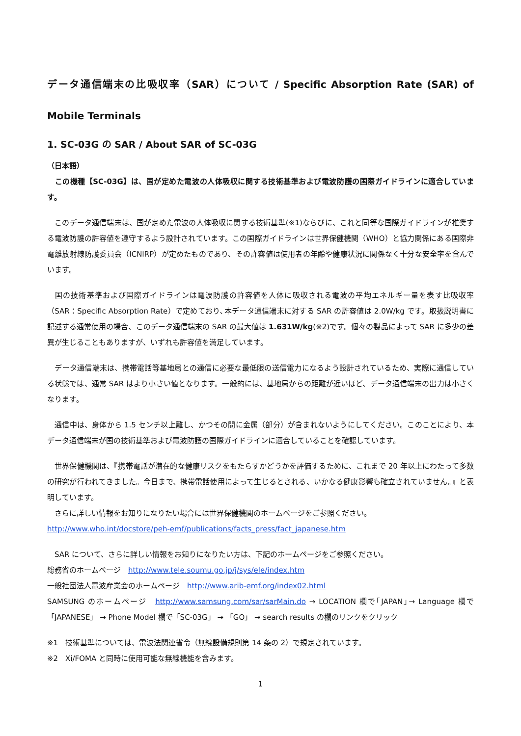データ通信端末の比吸収率（SAR）について / Specific Absorption Rate (SAR) of Mobile Terminals
1. SC-03G の SAR / About SAR of SC-03G
（日本語）
　この機種【SC-03G】は、国が定めた電波の人体吸収に関する技術基準および電波防護の国際ガイドラインに適合しています。
　このデータ通信端末は、国が定めた電波の人体吸収に関する技術基準(※1)ならびに、これと同等な国際ガイドラインが推奨する電波防護の許容値を遵守するよう設計されています。この国際ガイドラインは世界保健機関（WHO）と協力関係にある国際非電離放射線防護委員会（ICNIRP）が定めたものであり、その許容値は使用者の年齢や健康状況に関係なく十分な安全率を含んでいます。
　国の技術基準および国際ガイドラインは電波防護の許容値を人体に吸収される電波の平均エネルギー量を表す比吸収率（SAR：Specific Absorption Rate）で定めており､本データ通信端末に対する SAR の許容値は 2.0W/kg です。取扱説明書に記述する通常使用の場合、このデータ通信端末の SAR の最大値は 1.631W/kg(※2)です。個々の製品によって SAR に多少の差異が生じることもありますが、いずれも許容値を満足しています。
　データ通信端末は、携帯電話等基地局との通信に必要な最低限の送信電力になるよう設計されているため、実際に通信している状態では、通常 SAR はより小さい値となります。一般的には、基地局からの距離が近いほど、データ通信端末の出力は小さくなります。
　通信中は、身体から 1.5 センチ以上離し、かつその間に金属（部分）が含まれないようにしてください。このことにより、本データ通信端末が国の技術基準および電波防護の国際ガイドラインに適合していることを確認しています。
　世界保健機関は、『携帯電話が潜在的な健康リスクをもたらすかどうかを評価するために、これまで 20 年以上にわたって多数の研究が行われてきました。今日まで、携帯電話使用によって生じるとされる、いかなる健康影響も確立されていません。』と表明しています。
　さらに詳しい情報をお知りになりたい場合には世界保健機関のホームページをご参照ください。
http://www.who.int/docstore/peh-emf/publications/facts_press/fact_japanese.htm
　SAR について、さらに詳しい情報をお知りになりたい方は、下記のホームページをご参照ください。
総務省のホームページ　http://www.tele.soumu.go.jp/j/sys/ele/index.htm
一般社団法人電波産業会のホームページ　http://www.arib-emf.org/index02.html
SAMSUNG のホームページ　http://www.samsung.com/sar/sarMain.do → LOCATION 欄で｢JAPAN｣→ Language 欄で「JAPANESE」 → Phone Model 欄で「SC-03G」 → 「GO」 → search results の欄のリンクをクリック
※1　技術基準については、電波法関連省令（無線設備規則第 14 条の 2）で規定されています。
※2　Xi/FOMA と同時に使用可能な無線機能を含みます。
1